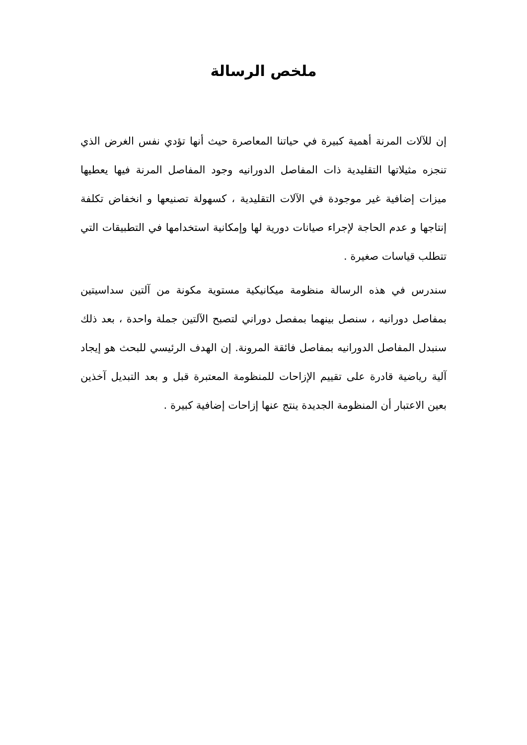ملخص الرسالة
إن للآلات المرنة أهمية كبيرة في حياتنا المعاصرة حيث أنها تؤدي نفس الغرض الذي تنجزه مثيلاتها التقليدية ذات المفاصل الدورانيه وجود المفاصل المرنة فيها يعطيها ميزات إضافية غير موجودة في الآلات التقليدية ، كسهولة تصنيعها و انخفاض تكلفة إنتاجها و عدم الحاجة لإجراء صيانات دورية لها وإمكانية استخدامها في التطبيقات التي تتطلب قياسات صغيرة .
سندرس في هذه الرسالة منظومة ميكانيكية مستوية مكونة من آلتين سداسيتين بمفاصل دورانيه ، سنصل بينهما بمفصل دوراني لتصبح الآلتين جملة واحدة ، بعد ذلك سنبدل المفاصل الدورانيه بمفاصل فائقة المرونة. إن الهدف الرئيسي للبحث هو إيجاد آلية رياضية قادرة على تقييم الإزاحات للمنظومة المعتبرة قبل و بعد التبديل آخذين بعين الاعتبار أن المنظومة الجديدة ينتج عنها إزاحات إضافية كبيرة .